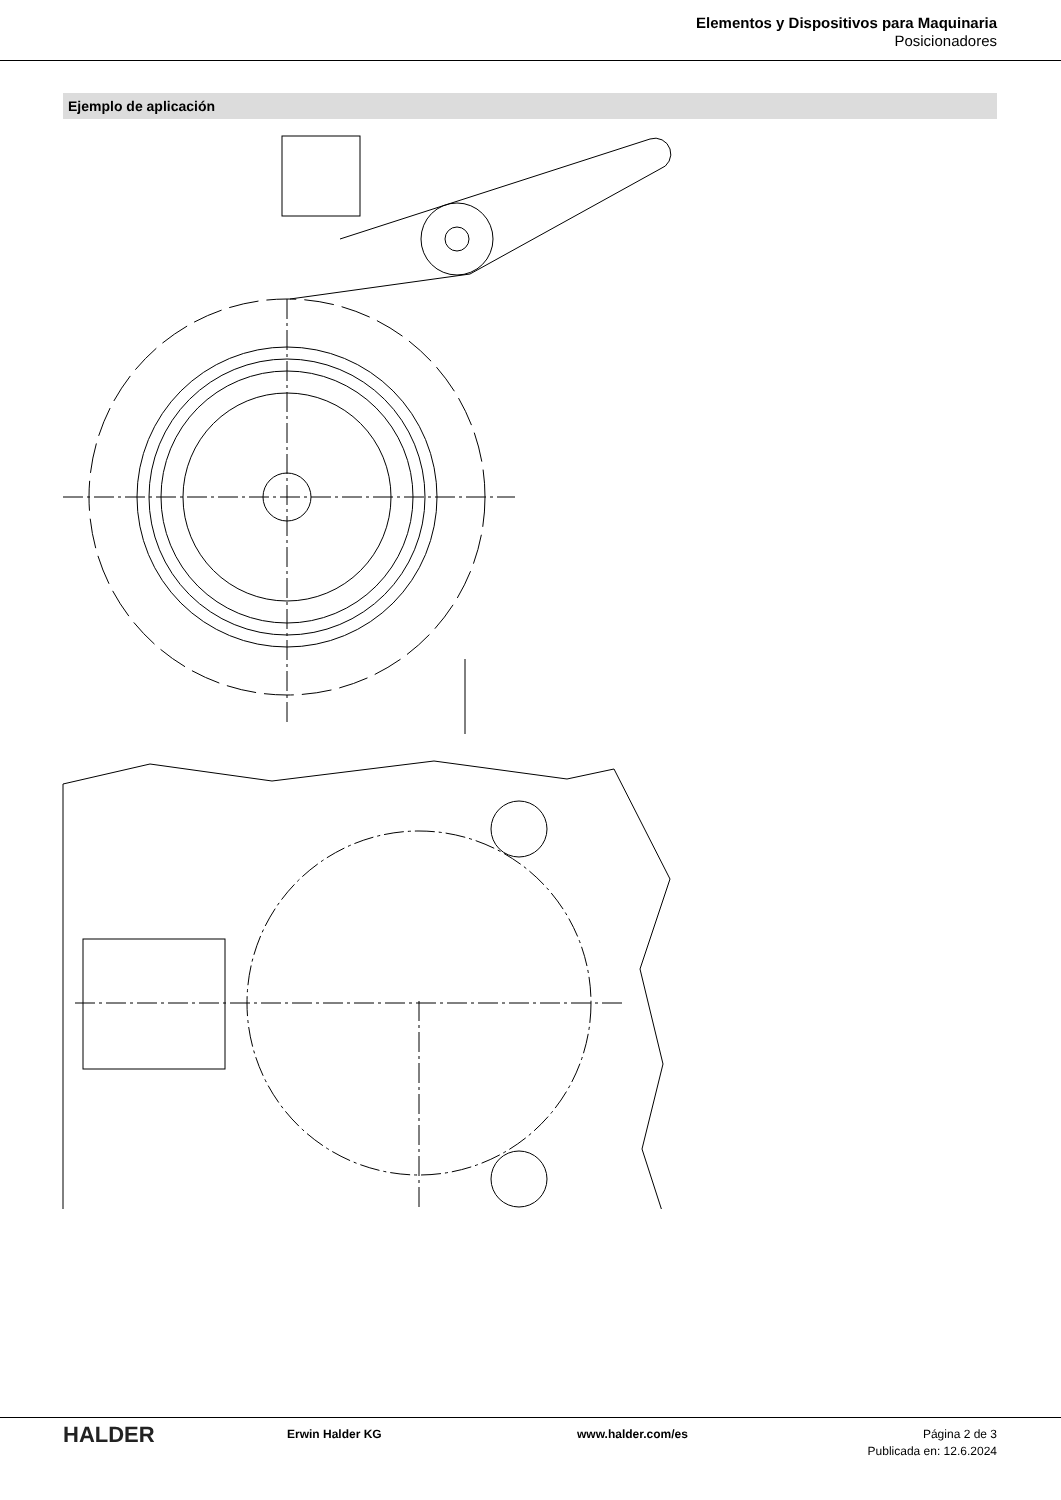Elementos y Dispositivos para Maquinaria
Posicionadores
Ejemplo de aplicación
HALDER
Erwin Halder KG www.halder.com/es Página 2 de 3
Publicada en: 12.6.2024